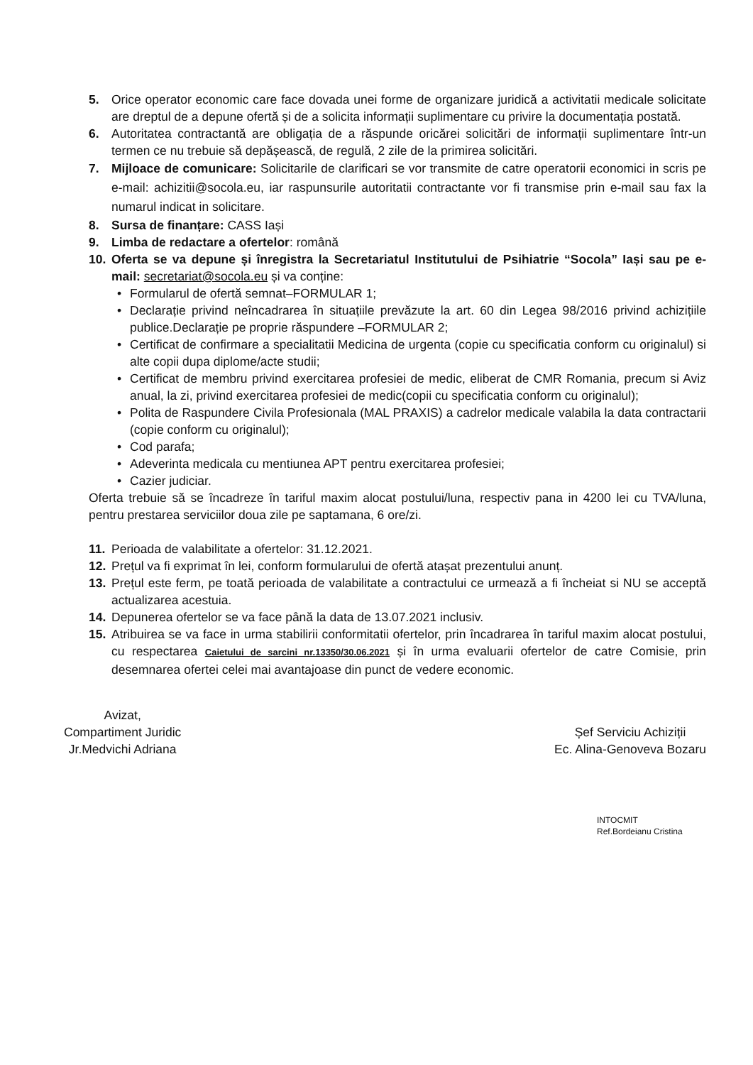5. Orice operator economic care face dovada unei forme de organizare juridică a activitatii medicale solicitate are dreptul de a depune ofertă și de a solicita informații suplimentare cu privire la documentația postată.
6. Autoritatea contractantă are obligația de a răspunde oricărei solicitări de informații suplimentare într-un termen ce nu trebuie să depășească, de regulă, 2 zile de la primirea solicitări.
7. Mijloace de comunicare: Solicitarile de clarificari se vor transmite de catre operatorii economici in scris pe e-mail: achizitii@socola.eu, iar raspunsurile autoritatii contractante vor fi transmise prin e-mail sau fax la numarul indicat in solicitare.
8. Sursa de finanțare: CASS Iași
9. Limba de redactare a ofertelor: română
10. Oferta se va depune și înregistra la Secretariatul Institutului de Psihiatrie “Socola” Iași sau pe e-mail: secretariat@socola.eu și va conține:
• Formularul de ofertă semnat–FORMULAR 1;
• Declarație privind neîncadrarea în situațiile prevăzute la art. 60 din Legea 98/2016 privind achizițiile publice.Declarație pe proprie răspundere –FORMULAR 2;
• Certificat de confirmare a specialitatii Medicina de urgenta (copie cu specificatia conform cu originalul) si alte copii dupa diplome/acte studii;
• Certificat de membru privind exercitarea profesiei de medic, eliberat de CMR Romania, precum si Aviz anual, la zi, privind exercitarea profesiei de medic(copii cu specificatia conform cu originalul);
• Polita de Raspundere Civila Profesionala (MAL PRAXIS) a cadrelor medicale valabila la data contractarii (copie conform cu originalul);
• Cod parafa;
• Adeverinta medicala cu mentiunea APT pentru exercitarea profesiei;
• Cazier judiciar.
Oferta trebuie să se încadreze în tariful maxim alocat postului/luna, respectiv pana in 4200 lei cu TVA/luna, pentru prestarea serviciilor doua zile pe saptamana, 6 ore/zi.
11. Perioada de valabilitate a ofertelor: 31.12.2021.
12. Prețul va fi exprimat în lei, conform formularului de ofertă atașat prezentului anunț.
13. Prețul este ferm, pe toată perioada de valabilitate a contractului ce urmează a fi încheiat si NU se acceptă actualizarea acestuia.
14. Depunerea ofertelor se va face până la data de 13.07.2021 inclusiv.
15. Atribuirea se va face in urma stabilirii conformitatii ofertelor, prin încadrarea în tariful maxim alocat postului, cu respectarea Caietului de sarcini nr.13350/30.06.2021 și în urma evaluarii ofertelor de catre Comisie, prin desemnarea ofertei celei mai avantajoase din punct de vedere economic.
Avizat,
Compartiment Juridic
Jr.Medvichi Adriana
Șef Serviciu Achiziții
Ec. Alina-Genoveva Bozaru
INTOCMIT
Ref.Bordeianu Cristina